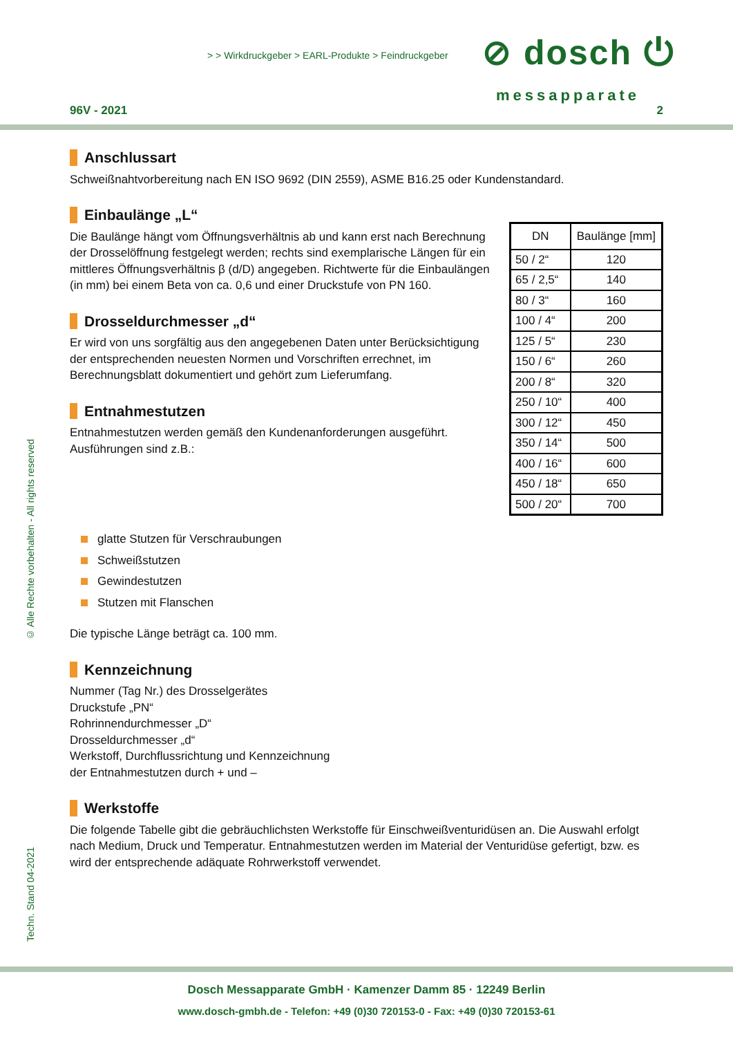> > Wirkdruckgeber > EARL-Produkte > Feindruckgeber
⊘ dosch ⏻
messapparate
96V - 2021 2
Anschlussart
Schweißnahtvorbereitung nach EN ISO 9692 (DIN 2559), ASME B16.25 oder Kundenstandard.
Einbaulänge „L“
Die Baulänge hängt vom Öffnungsverhältnis ab und kann erst nach Berechnung der Drosselöffnung festgelegt werden; rechts sind exemplarische Längen für ein mittleres Öffnungsverhältnis β (d/D) angegeben. Richtwerte für die Einbaulängen (in mm) bei einem Beta von ca. 0,6 und einer Druckstufe von PN 160.
Drosseldurchmesser „d“
Er wird von uns sorgfältig aus den angegebenen Daten unter Berücksichtigung der entsprechenden neuesten Normen und Vorschriften errechnet, im Berechnungsblatt dokumentiert und gehört zum Lieferumfang.
Entnahmestutzen
Entnahmestutzen werden gemäß den Kundenanforderungen ausgeführt. Ausführungen sind z.B.:
| DN | Baulänge [mm] |
| --- | --- |
| 50 / 2“ | 120 |
| 65 / 2,5“ | 140 |
| 80 / 3“ | 160 |
| 100 / 4“ | 200 |
| 125 / 5“ | 230 |
| 150 / 6“ | 260 |
| 200 / 8“ | 320 |
| 250 / 10“ | 400 |
| 300 / 12“ | 450 |
| 350 / 14“ | 500 |
| 400 / 16“ | 600 |
| 450 / 18“ | 650 |
| 500 / 20“ | 700 |
glatte Stutzen für Verschraubungen
Schweißstutzen
Gewindestutzen
Stutzen mit Flanschen
Die typische Länge beträgt ca. 100 mm.
Kennzeichnung
Nummer (Tag Nr.) des Drosselgerätes
Druckstufe „PN“
Rohrinnendurchmesser „D“
Drosseldurchmesser „d“
Werkstoff, Durchflussrichtung und Kennzeichnung
der Entnahmestutzen durch + und –
Werkstoffe
Die folgende Tabelle gibt die gebräuchlichsten Werkstoffe für Einschweißventuridüsen an. Die Auswahl erfolgt nach Medium, Druck und Temperatur. Entnahmestutzen werden im Material der Venturidüse gefertigt, bzw. es wird der entsprechende adäquate Rohrwerkstoff verwendet.
© Alle Rechte vorbehalten - All rights reserved
Techn. Stand 04-2021
Dosch Messapparate GmbH · Kamenzer Damm 85 · 12249 Berlin
www.dosch-gmbh.de - Telefon: +49 (0)30 720153-0 - Fax: +49 (0)30 720153-61